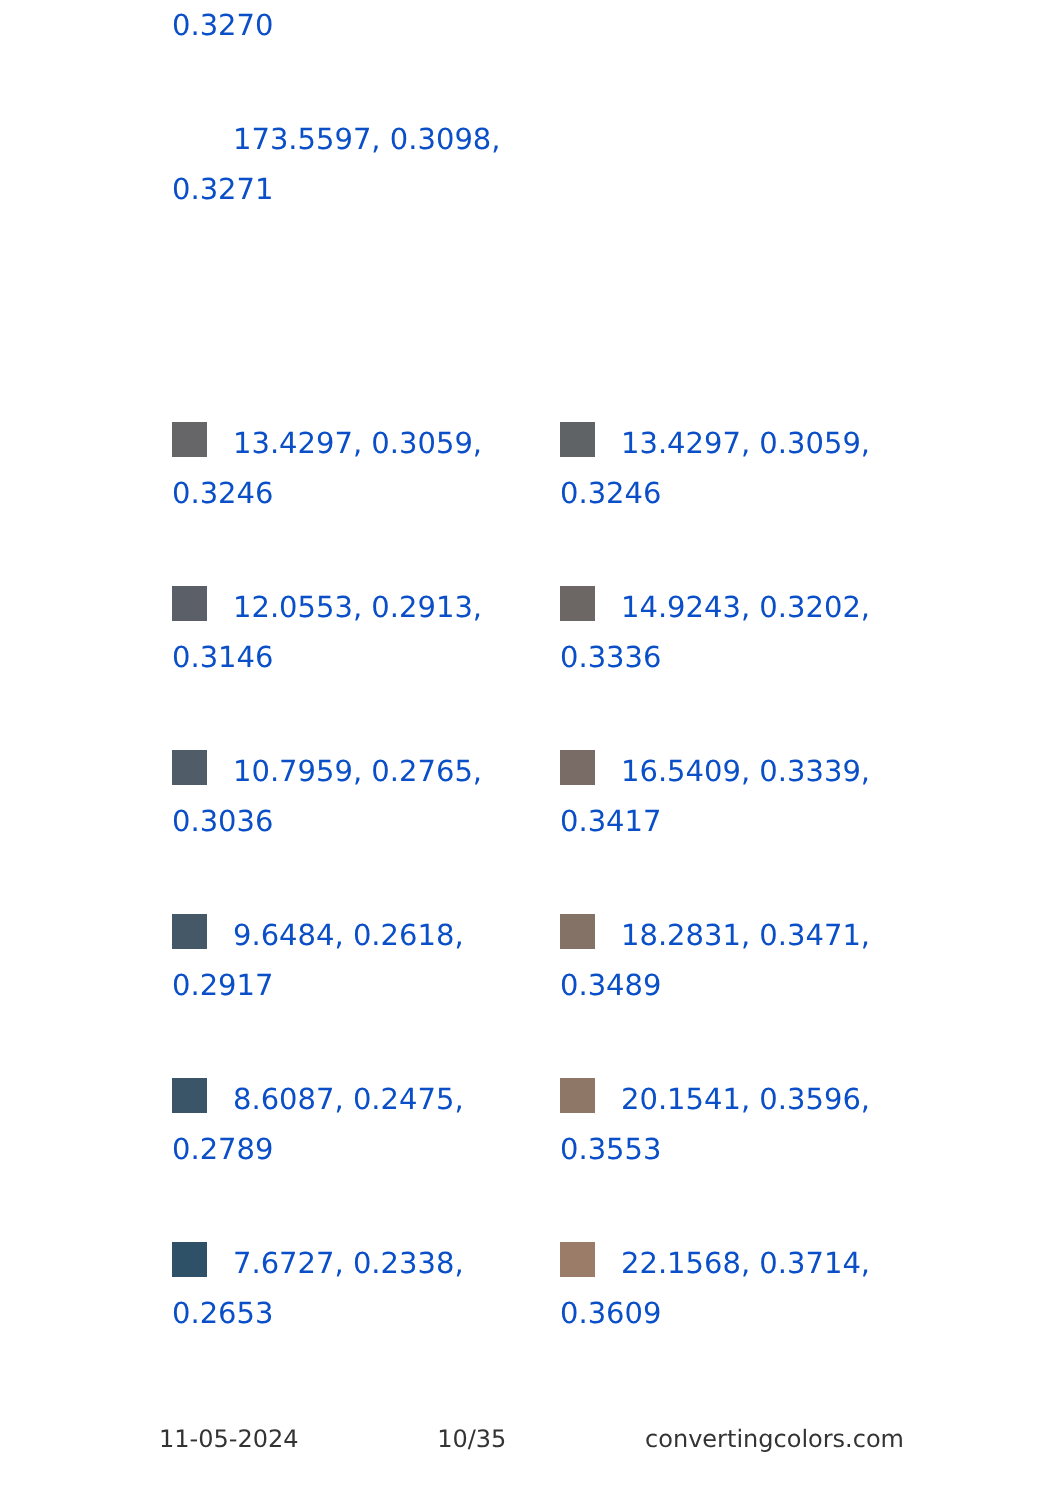0.3270
173.5597, 0.3098,
0.3271
13.4297, 0.3059,
0.3246
13.4297, 0.3059,
0.3246
12.0553, 0.2913,
0.3146
14.9243, 0.3202,
0.3336
10.7959, 0.2765,
0.3036
16.5409, 0.3339,
0.3417
9.6484, 0.2618,
0.2917
18.2831, 0.3471,
0.3489
8.6087, 0.2475,
0.2789
20.1541, 0.3596,
0.3553
7.6727, 0.2338,
0.2653
22.1568, 0.3714,
0.3609
11-05-2024 10/35 convertingcolors.com